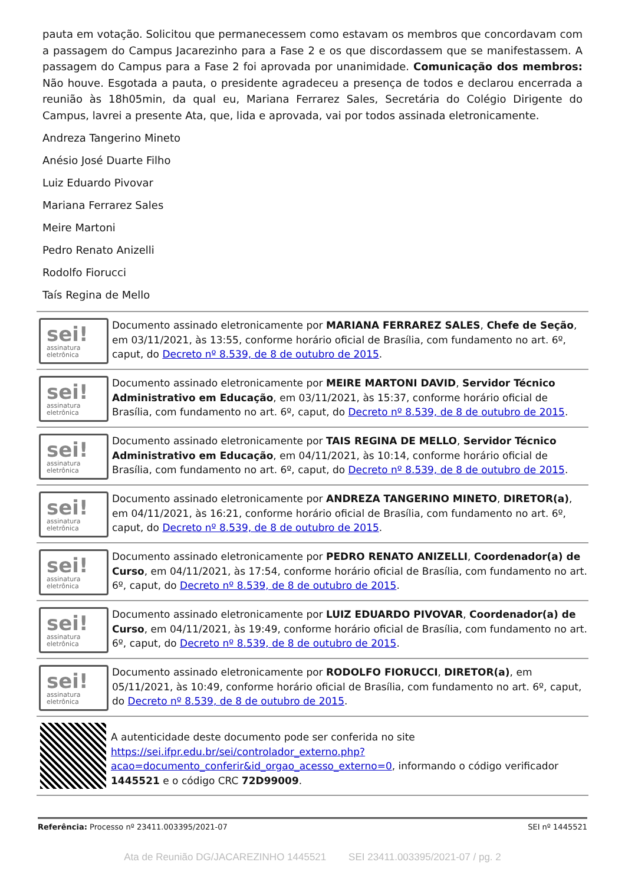pauta em votação. Solicitou que permanecessem como estavam os membros que concordavam com a passagem do Campus Jacarezinho para a Fase 2 e os que discordassem que se manifestassem. A passagem do Campus para a Fase 2 foi aprovada por unanimidade. Comunicação dos membros: Não houve. Esgotada a pauta, o presidente agradeceu a presença de todos e declarou encerrada a reunião às 18h05min, da qual eu, Mariana Ferrarez Sales, Secretária do Colégio Dirigente do Campus, lavrei a presente Ata, que, lida e aprovada, vai por todos assinada eletronicamente.
Andreza Tangerino Mineto
Anésio José Duarte Filho
Luiz Eduardo Pivovar
Mariana Ferrarez Sales
Meire Martoni
Pedro Renato Anizelli
Rodolfo Fiorucci
Taís Regina de Mello
sei!
assinatura eletrônica
Documento assinado eletronicamente por MARIANA FERRAREZ SALES, Chefe de Seção, em 03/11/2021, às 13:55, conforme horário oficial de Brasília, com fundamento no art. 6º, caput, do Decreto nº 8.539, de 8 de outubro de 2015.
sei!
assinatura eletrônica
Documento assinado eletronicamente por MEIRE MARTONI DAVID, Servidor Técnico Administrativo em Educação, em 03/11/2021, às 15:37, conforme horário oficial de Brasília, com fundamento no art. 6º, caput, do Decreto nº 8.539, de 8 de outubro de 2015.
sei!
assinatura eletrônica
Documento assinado eletronicamente por TAIS REGINA DE MELLO, Servidor Técnico Administrativo em Educação, em 04/11/2021, às 10:14, conforme horário oficial de Brasília, com fundamento no art. 6º, caput, do Decreto nº 8.539, de 8 de outubro de 2015.
sei!
assinatura eletrônica
Documento assinado eletronicamente por ANDREZA TANGERINO MINETO, DIRETOR(a), em 04/11/2021, às 16:21, conforme horário oficial de Brasília, com fundamento no art. 6º, caput, do Decreto nº 8.539, de 8 de outubro de 2015.
sei!
assinatura eletrônica
Documento assinado eletronicamente por PEDRO RENATO ANIZELLI, Coordenador(a) de Curso, em 04/11/2021, às 17:54, conforme horário oficial de Brasília, com fundamento no art. 6º, caput, do Decreto nº 8.539, de 8 de outubro de 2015.
sei!
assinatura eletrônica
Documento assinado eletronicamente por LUIZ EDUARDO PIVOVAR, Coordenador(a) de Curso, em 04/11/2021, às 19:49, conforme horário oficial de Brasília, com fundamento no art. 6º, caput, do Decreto nº 8.539, de 8 de outubro de 2015.
sei!
assinatura eletrônica
Documento assinado eletronicamente por RODOLFO FIORUCCI, DIRETOR(a), em 05/11/2021, às 10:49, conforme horário oficial de Brasília, com fundamento no art. 6º, caput, do Decreto nº 8.539, de 8 de outubro de 2015.
A autenticidade deste documento pode ser conferida no site https://sei.ifpr.edu.br/sei/controlador_externo.php?acao=documento_conferir&id_orgao_acesso_externo=0, informando o código verificador 1445521 e o código CRC 72D99009.
Referência: Processo nº 23411.003395/2021-07 SEI nº 1445521
Ata de Reunião DG/JACAREZINHO 1445521 SEI 23411.003395/2021-07 / pg. 2